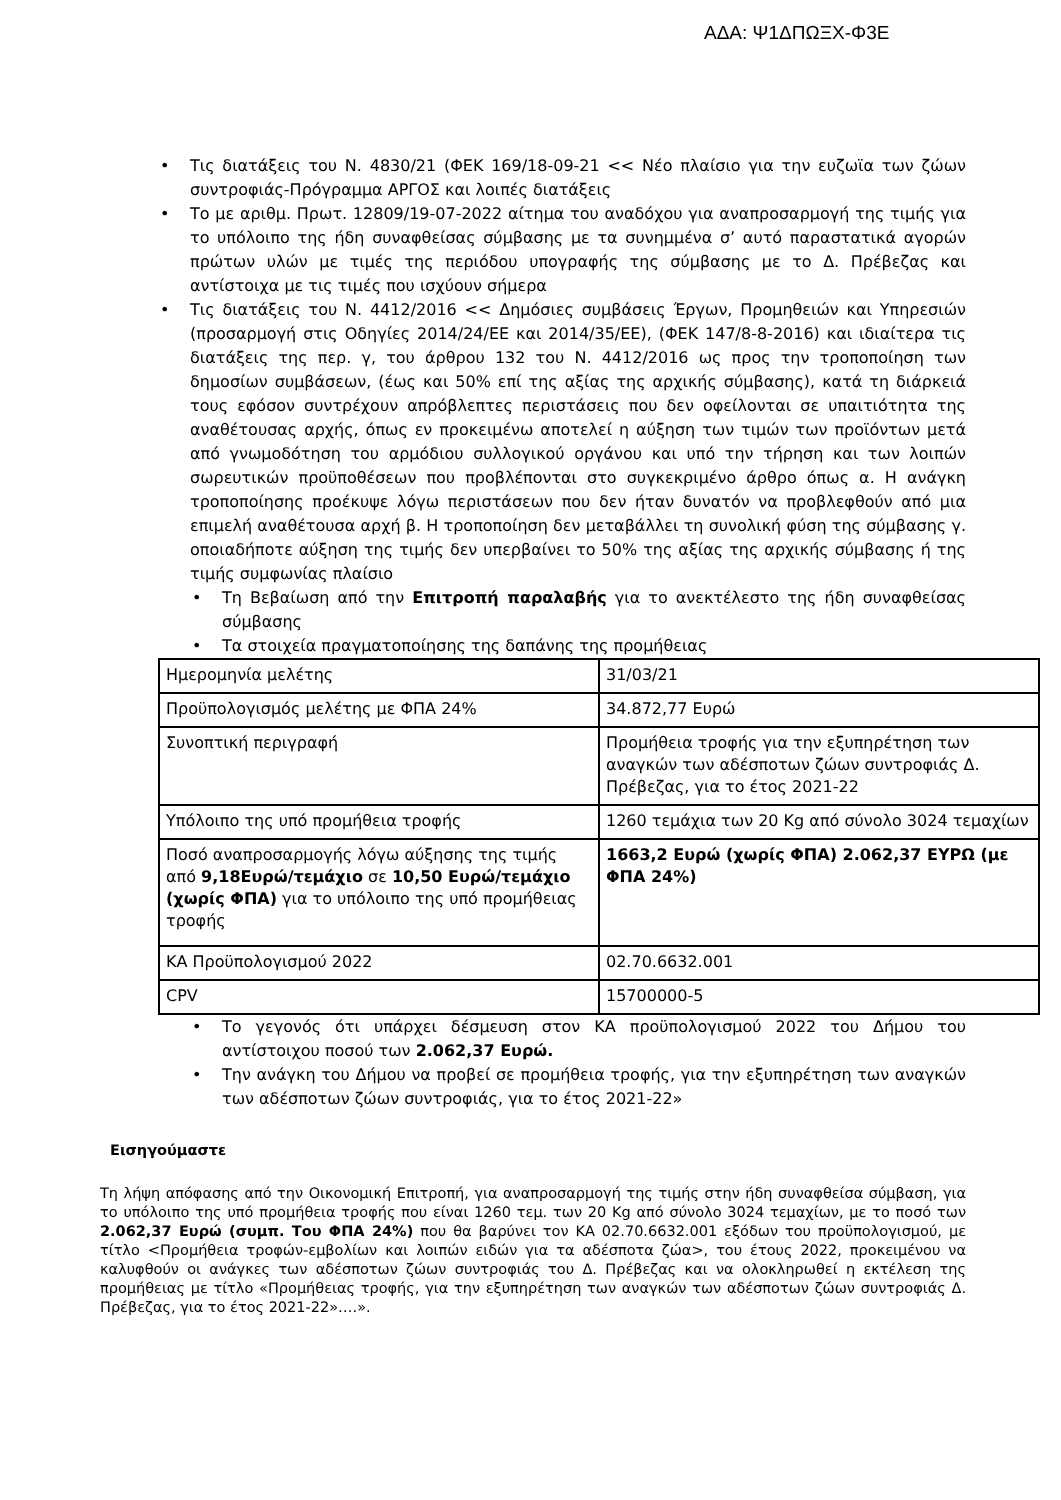ΑΔΑ: Ψ1ΔΠΩΞΧ-Φ3Ε
• Τις διατάξεις του Ν. 4830/21 (ΦΕΚ 169/18-09-21 << Νέο πλαίσιο για την ευζωϊα των ζώων συντροφιάς-Πρόγραμμα ΑΡΓΟΣ και λοιπές διατάξεις
• Το με αριθμ. Πρωτ. 12809/19-07-2022 αίτημα του αναδόχου για αναπροσαρμογή της τιμής για το υπόλοιπο της ήδη συναφθείσας σύμβασης με τα συνημμένα σ’ αυτό παραστατικά αγορών πρώτων υλών με τιμές της περιόδου υπογραφής της σύμβασης με το Δ. Πρέβεζας και αντίστοιχα με τις τιμές που ισχύουν σήμερα
• Τις διατάξεις του Ν. 4412/2016 << Δημόσιες συμβάσεις Έργων, Προμηθειών και Υπηρεσιών (προσαρμογή στις Οδηγίες 2014/24/ΕΕ και 2014/35/ΕΕ), (ΦΕΚ 147/8-8-2016) και ιδιαίτερα τις διατάξεις της περ. γ, του άρθρου 132 του Ν. 4412/2016 ως προς την τροποποίηση των δημοσίων συμβάσεων, (έως και 50% επί της αξίας της αρχικής σύμβασης), κατά τη διάρκειά τους εφόσον συντρέχουν απρόβλεπτες περιστάσεις που δεν οφείλονται σε υπαιτιότητα της αναθέτουσας αρχής, όπως εν προκειμένω αποτελεί η αύξηση των τιμών των προϊόντων μετά από γνωμοδότηση του αρμόδιου συλλογικού οργάνου και υπό την τήρηση και των λοιπών σωρευτικών προϋποθέσεων που προβλέπονται στο συγκεκριμένο άρθρο όπως α. Η ανάγκη τροποποίησης προέκυψε λόγω περιστάσεων που δεν ήταν δυνατόν να προβλεφθούν από μια επιμελή αναθέτουσα αρχή β. Η τροποποίηση δεν μεταβάλλει τη συνολική φύση της σύμβασης γ. οποιαδήποτε αύξηση της τιμής δεν υπερβαίνει το 50% της αξίας της αρχικής σύμβασης ή της τιμής συμφωνίας πλαίσιο
• Τη Βεβαίωση από την Επιτροπή παραλαβής για το ανεκτέλεστο της ήδη συναφθείσας σύμβασης
• Τα στοιχεία πραγματοποίησης της δαπάνης της προμήθειας
| Ημερομηνία μελέτης | 31/03/21 |
| Προϋπολογισμός μελέτης με ΦΠΑ 24% | 34.872,77 Ευρώ |
| Συνοπτική περιγραφή | Προμήθεια τροφής για την εξυπηρέτηση των αναγκών των αδέσποτων ζώων συντροφιάς Δ. Πρέβεζας, για το έτος 2021-22 |
| Υπόλοιπο της υπό προμήθεια τροφής | 1260 τεμάχια των 20 Kg από σύνολο 3024 τεμαχίων |
| Ποσό αναπροσαρμογής λόγω αύξησης της τιμής από 9,18Ευρώ/τεμάχιο σε 10,50 Ευρώ/τεμάχιο (χωρίς ΦΠΑ) για το υπόλοιπο της υπό προμήθειας τροφής | 1663,2 Ευρώ (χωρίς ΦΠΑ) 2.062,37 ΕΥΡΩ (με ΦΠΑ 24%) |
| ΚΑ Προϋπολογισμού 2022 | 02.70.6632.001 |
| CPV | 15700000-5 |
• Το γεγονός ότι υπάρχει δέσμευση στον ΚΑ προϋπολογισμού 2022 του Δήμου του αντίστοιχου ποσού των 2.062,37 Ευρώ.
• Την ανάγκη του Δήμου να προβεί σε προμήθεια τροφής, για την εξυπηρέτηση των αναγκών των αδέσποτων ζώων συντροφιάς, για το έτος 2021-22»
Εισηγούμαστε
Τη λήψη απόφασης από την Οικονομική Επιτροπή, για αναπροσαρμογή της τιμής στην ήδη συναφθείσα σύμβαση, για το υπόλοιπο της υπό προμήθεια τροφής που είναι 1260 τεμ. των 20 Kg από σύνολο 3024 τεμαχίων, με το ποσό των 2.062,37 Ευρώ (συμπ. Του ΦΠΑ 24%) που θα βαρύνει τον ΚΑ 02.70.6632.001 εξόδων του προϋπολογισμού, με τίτλο <Προμήθεια τροφών-εμβολίων και λοιπών ειδών για τα αδέσποτα ζώα>, του έτους 2022, προκειμένου να καλυφθούν οι ανάγκες των αδέσποτων ζώων συντροφιάς του Δ. Πρέβεζας και να ολοκληρωθεί η εκτέλεση της προμήθειας με τίτλο «Προμήθειας τροφής, για την εξυπηρέτηση των αναγκών των αδέσποτων ζώων συντροφιάς Δ. Πρέβεζας, για το έτος 2021-22»….».